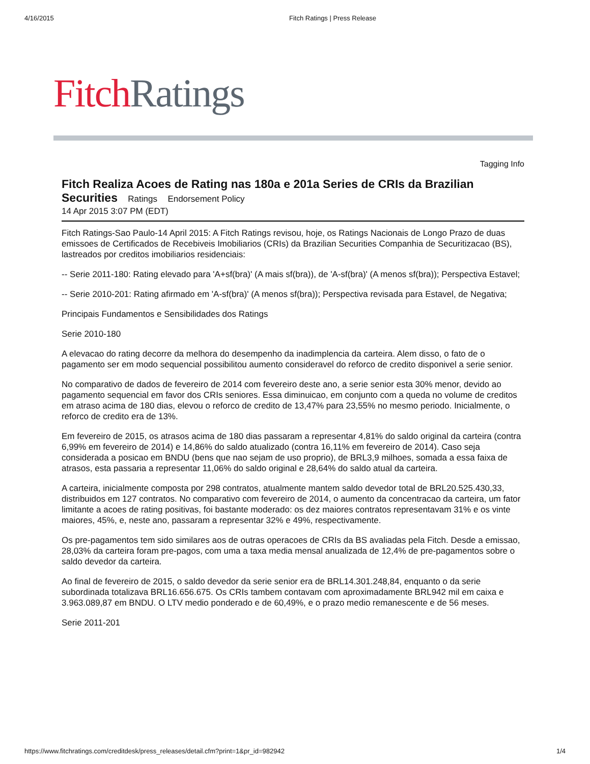4/16/2015 Fitch Ratings | Press Release
Fitch Ratings
Tagging Info
Fitch Realiza Acoes de Rating nas 180a e 201a Series de CRIs da Brazilian Securities Ratings Endorsement Policy
14 Apr 2015 3:07 PM (EDT)
Fitch Ratings-Sao Paulo-14 April 2015: A Fitch Ratings revisou, hoje, os Ratings Nacionais de Longo Prazo de duas emissoes de Certificados de Recebiveis Imobiliarios (CRIs) da Brazilian Securities Companhia de Securitizacao (BS), lastreados por creditos imobiliarios residenciais:
-- Serie 2011-180: Rating elevado para 'A+sf(bra)' (A mais sf(bra)), de 'A-sf(bra)' (A menos sf(bra)); Perspectiva Estavel;
-- Serie 2010-201: Rating afirmado em 'A-sf(bra)' (A menos sf(bra)); Perspectiva revisada para Estavel, de Negativa;
Principais Fundamentos e Sensibilidades dos Ratings
Serie 2010-180
A elevacao do rating decorre da melhora do desempenho da inadimplencia da carteira. Alem disso, o fato de o pagamento ser em modo sequencial possibilitou aumento consideravel do reforco de credito disponivel a serie senior.
No comparativo de dados de fevereiro de 2014 com fevereiro deste ano, a serie senior esta 30% menor, devido ao pagamento sequencial em favor dos CRIs seniores. Essa diminuicao, em conjunto com a queda no volume de creditos em atraso acima de 180 dias, elevou o reforco de credito de 13,47% para 23,55% no mesmo periodo. Inicialmente, o reforco de credito era de 13%.
Em fevereiro de 2015, os atrasos acima de 180 dias passaram a representar 4,81% do saldo original da carteira (contra 6,99% em fevereiro de 2014) e 14,86% do saldo atualizado (contra 16,11% em fevereiro de 2014). Caso seja considerada a posicao em BNDU (bens que nao sejam de uso proprio), de BRL3,9 milhoes, somada a essa faixa de atrasos, esta passaria a representar 11,06% do saldo original e 28,64% do saldo atual da carteira.
A carteira, inicialmente composta por 298 contratos, atualmente mantem saldo devedor total de BRL20.525.430,33, distribuidos em 127 contratos. No comparativo com fevereiro de 2014, o aumento da concentracao da carteira, um fator limitante a acoes de rating positivas, foi bastante moderado: os dez maiores contratos representavam 31% e os vinte maiores, 45%, e, neste ano, passaram a representar 32% e 49%, respectivamente.
Os pre-pagamentos tem sido similares aos de outras operacoes de CRIs da BS avaliadas pela Fitch. Desde a emissao, 28,03% da carteira foram pre-pagos, com uma a taxa media mensal anualizada de 12,4% de pre-pagamentos sobre o saldo devedor da carteira.
Ao final de fevereiro de 2015, o saldo devedor da serie senior era de BRL14.301.248,84, enquanto o da serie subordinada totalizava BRL16.656.675. Os CRIs tambem contavam com aproximadamente BRL942 mil em caixa e 3.963.089,87 em BNDU. O LTV medio ponderado e de 60,49%, e o prazo medio remanescente e de 56 meses.
Serie 2011-201
https://www.fitchratings.com/creditdesk/press_releases/detail.cfm?print=1&pr_id=982942 1/4